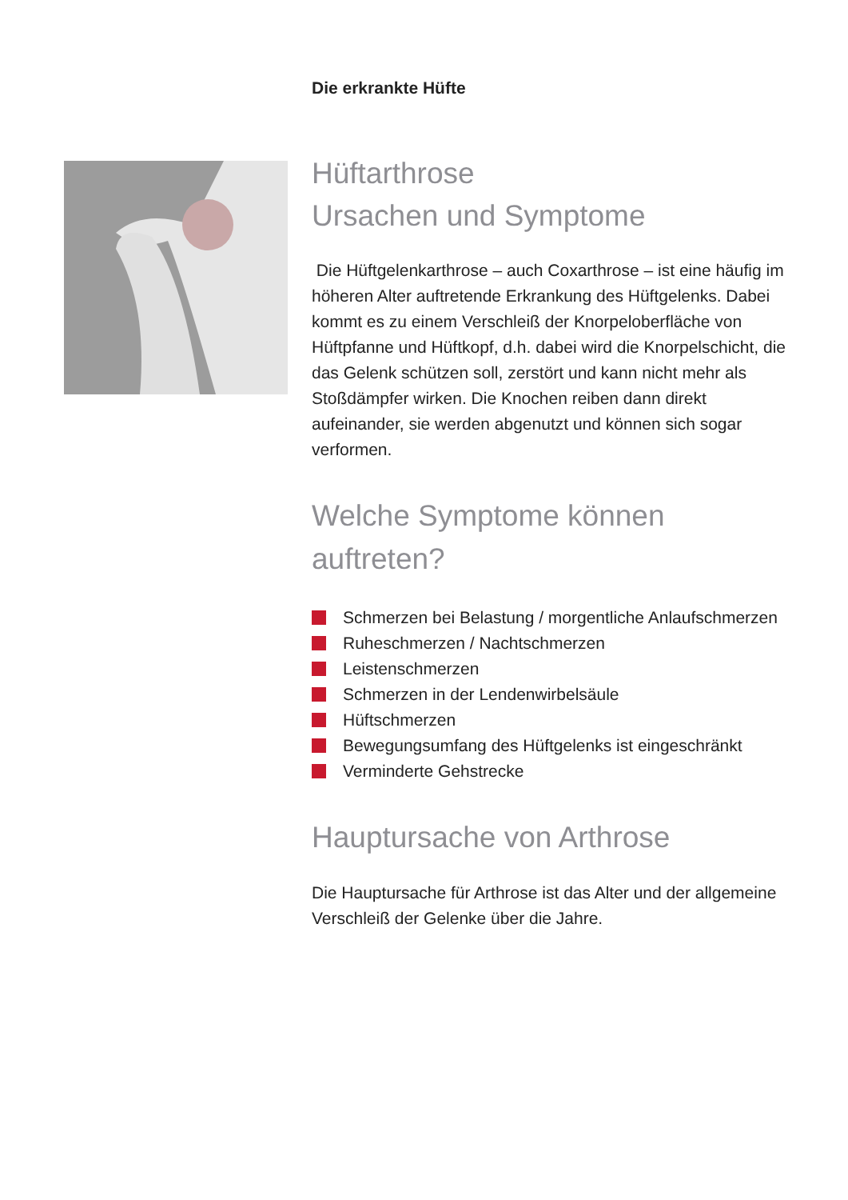Die erkrankte Hüfte
Hüftarthrose
Ursachen und Symptome
Die Hüftgelenkarthrose – auch Coxarthrose – ist eine häufig im höheren Alter auftretende Erkrankung des Hüftgelenks. Dabei kommt es zu einem Verschleiß der Knorpeloberfläche von Hüftpfanne und Hüftkopf, d.h. dabei wird die Knorpelschicht, die das Gelenk schützen soll, zerstört und kann nicht mehr als Stoßdämpfer wirken. Die Knochen reiben dann direkt aufeinander, sie werden abgenutzt und können sich sogar verformen.
Welche Symptome können auftreten?
Schmerzen bei Belastung / morgentliche Anlaufschmerzen
Ruheschmerzen / Nachtschmerzen
Leistenschmerzen
Schmerzen in der Lendenwirbelsäule
Hüftschmerzen
Bewegungsumfang des Hüftgelenks ist eingeschränkt
Verminderte Gehstrecke
Hauptursache von Arthrose
Die Hauptursache für Arthrose ist das Alter und der allgemeine Verschleiß der Gelenke über die Jahre.